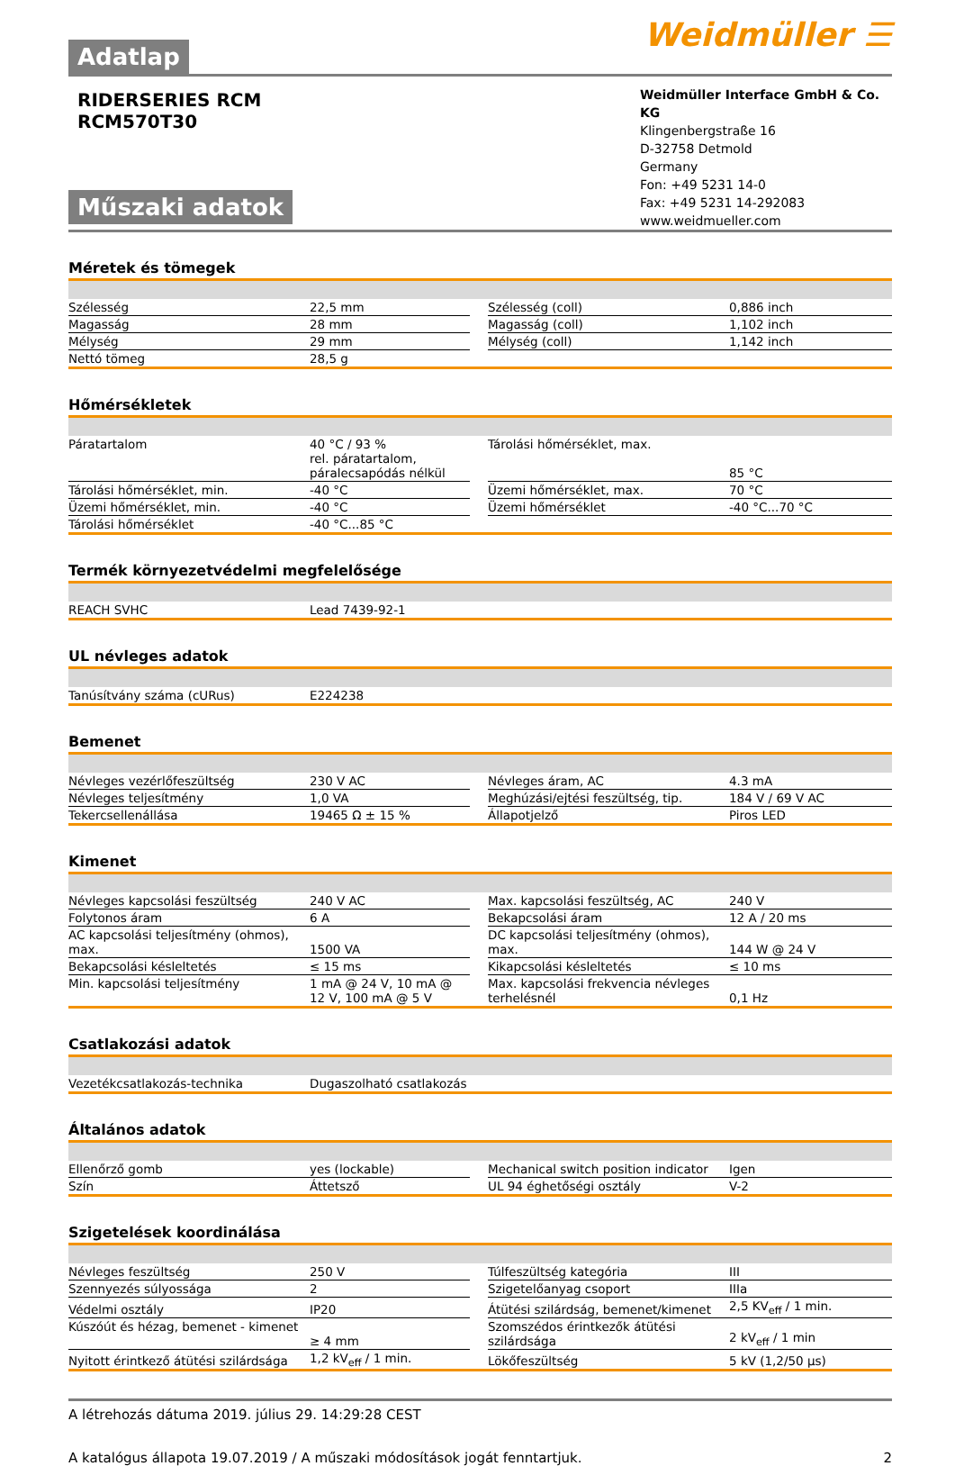Weidmüller ☰
Adatlap
RIDERSERIES RCM
RCM570T30
Műszaki adatok
Weidmüller Interface GmbH & Co. KG
Klingenbergstraße 16
D-32758 Detmold
Germany
Fon: +49 5231 14-0
Fax: +49 5231 14-292083
www.weidmueller.com
Méretek és tömegek
| Szélesség | 22,5 mm | | Szélesség (coll) | 0,886 inch |
| Magasság | 28 mm | | Magasság (coll) | 1,102 inch |
| Mélység | 29 mm | | Mélység (coll) | 1,142 inch |
| Nettó tömeg | 28,5 g | | | |
Hőmérsékletek
| Páratartalom | 40 °C / 93 % rel. páratartalom, páralecsapódás nélkül | | Tárolási hőmérséklet, max. | 85 °C |
| Tárolási hőmérséklet, min. | -40 °C | | Üzemi hőmérséklet, max. | 70 °C |
| Üzemi hőmérséklet, min. | -40 °C | | Üzemi hőmérséklet | -40 °C...70 °C |
| Tárolási hőmérséklet | -40 °C...85 °C | | | |
Termék környezetvédelmi megfelelősége
| REACH SVHC | Lead 7439-92-1 |
UL névleges adatok
| Tanúsítvány száma (cURus) | E224238 |
Bemenet
| Névleges vezérlőfeszültség | 230 V AC | | Névleges áram, AC | 4.3 mA |
| Névleges teljesítmény | 1,0 VA | | Meghúzási/ejtési feszültség, tip. | 184 V / 69 V AC |
| Tekercsellenállása | 19465 Ω ± 15 % | | Állapotjelző | Piros LED |
Kimenet
| Névleges kapcsolási feszültség | 240 V AC | | Max. kapcsolási feszültség, AC | 240 V |
| Folytonos áram | 6 A | | Bekapcsolási áram | 12 A / 20 ms |
| AC kapcsolási teljesítmény (ohmos), max. | 1500 VA | | DC kapcsolási teljesítmény (ohmos), max. | 144 W @ 24 V |
| Bekapcsolási késleltetés | ≤ 15 ms | | Kikapcsolási késleltetés | ≤ 10 ms |
| Min. kapcsolási teljesítmény | 1 mA @ 24 V, 10 mA @ 12 V, 100 mA @ 5 V | | Max. kapcsolási frekvencia névleges terhelésnél | 0,1 Hz |
Csatlakozási adatok
| Vezetékcsatlakozás-technika | Dugaszolható csatlakozás |
Általános adatok
| Ellenőrző gomb | yes (lockable) | | Mechanical switch position indicator | Igen |
| Szín | Áttetsző | | UL 94 éghetőségi osztály | V-2 |
Szigetelések koordinálása
| Névleges feszültség | 250 V | | Túlfeszültség kategória | III |
| Szennyezés súlyossága | 2 | | Szigetelőanyag csoport | IIIa |
| Védelmi osztály | IP20 | | Átütési szilárdság, bemenet/kimenet | 2,5 KV<sub>eff</sub> / 1 min. |
| Kúszóút és hézag, bemenet - kimenet | ≥ 4 mm | | Szomszédos érintkezők átütési szilárdsága | 2 kV<sub>eff</sub> / 1 min |
| Nyitott érintkező átütési szilárdsága | 1,2 kV<sub>eff</sub> / 1 min. | | Lökőfeszültség | 5 kV (1,2/50 µs) |
A létrehozás dátuma 2019. július 29. 14:29:28 CEST
A katalógus állapota 19.07.2019 / A műszaki módosítások jogát fenntartjuk. 2